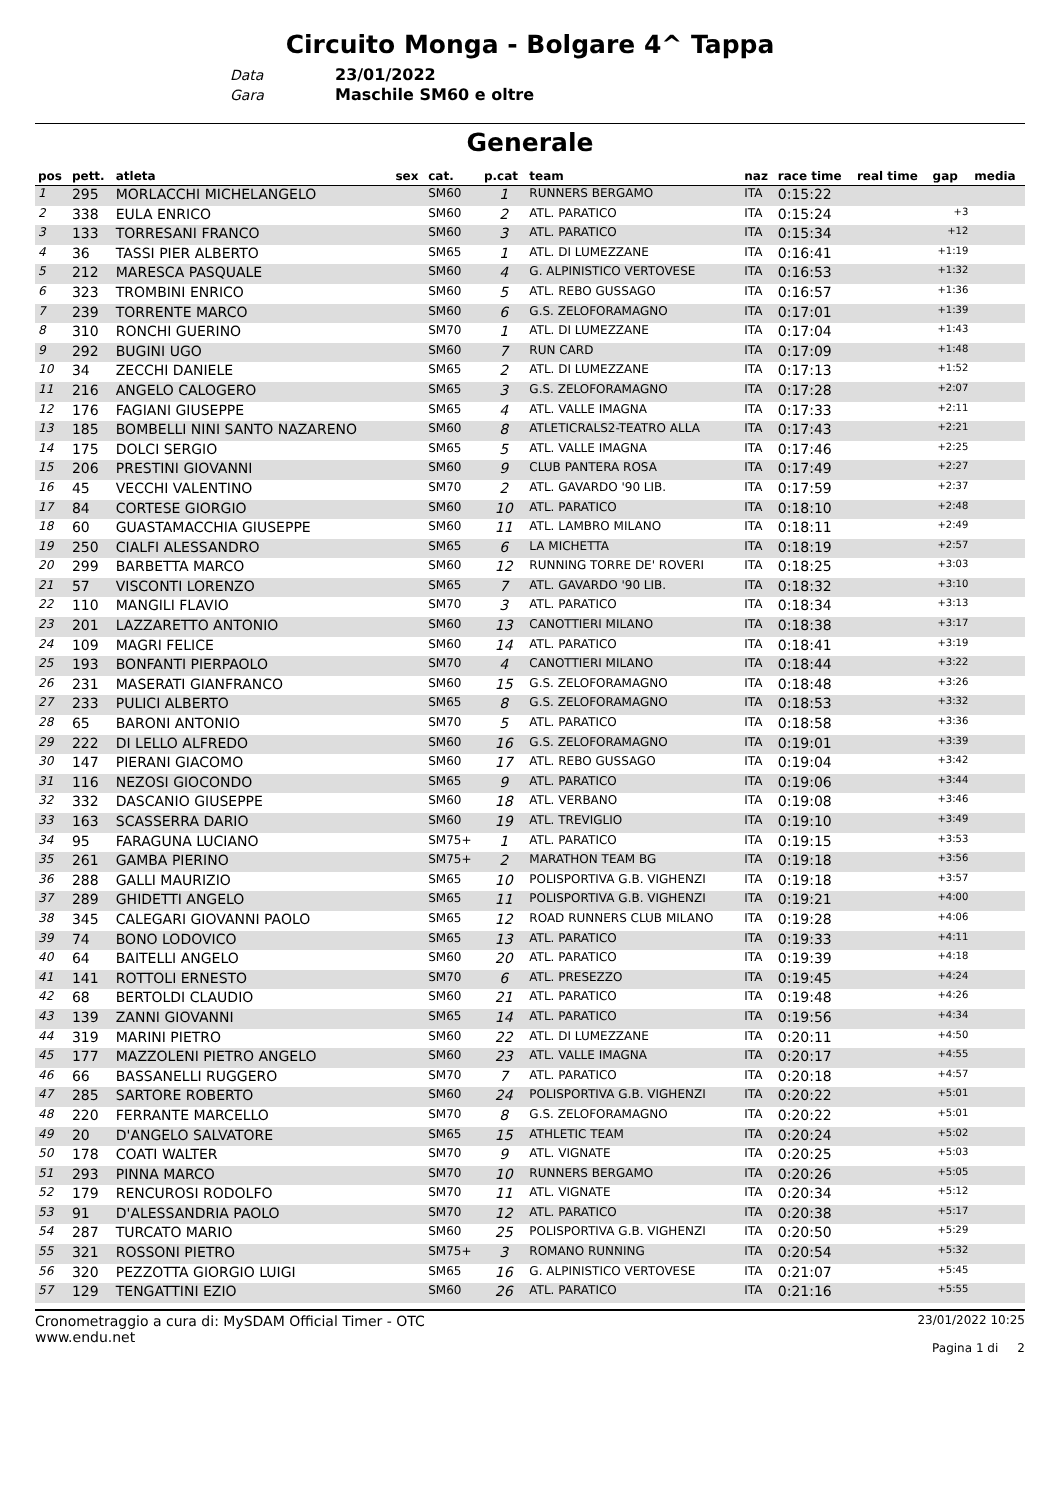Circuito Monga - Bolgare 4^ Tappa
Data 23/01/2022
Gara Maschile SM60 e oltre
Generale
| pos | pett. | atleta | sex | cat. | p.cat | team | naz | race time | real time | gap | media |
| --- | --- | --- | --- | --- | --- | --- | --- | --- | --- | --- | --- |
| 1 | 295 | MORLACCHI MICHELANGELO | | SM60 | 1 | RUNNERS BERGAMO | ITA | 0:15:22 | | | |
| 2 | 338 | EULA ENRICO | | SM60 | 2 | ATL. PARATICO | ITA | 0:15:24 | | +3 | |
| 3 | 133 | TORRESANI FRANCO | | SM60 | 3 | ATL. PARATICO | ITA | 0:15:34 | | +12 | |
| 4 | 36 | TASSI PIER ALBERTO | | SM65 | 1 | ATL. DI LUMEZZANE | ITA | 0:16:41 | | +1:19 | |
| 5 | 212 | MARESCA PASQUALE | | SM60 | 4 | G. ALPINISTICO VERTOVESE | ITA | 0:16:53 | | +1:32 | |
| 6 | 323 | TROMBINI ENRICO | | SM60 | 5 | ATL. REBO GUSSAGO | ITA | 0:16:57 | | +1:36 | |
| 7 | 239 | TORRENTE MARCO | | SM60 | 6 | G.S. ZELOFORAMAGNO | ITA | 0:17:01 | | +1:39 | |
| 8 | 310 | RONCHI GUERINO | | SM70 | 1 | ATL. DI LUMEZZANE | ITA | 0:17:04 | | +1:43 | |
| 9 | 292 | BUGINI UGO | | SM60 | 7 | RUN CARD | ITA | 0:17:09 | | +1:48 | |
| 10 | 34 | ZECCHI DANIELE | | SM65 | 2 | ATL. DI LUMEZZANE | ITA | 0:17:13 | | +1:52 | |
| 11 | 216 | ANGELO CALOGERO | | SM65 | 3 | G.S. ZELOFORAMAGNO | ITA | 0:17:28 | | +2:07 | |
| 12 | 176 | FAGIANI GIUSEPPE | | SM65 | 4 | ATL. VALLE IMAGNA | ITA | 0:17:33 | | +2:11 | |
| 13 | 185 | BOMBELLI NINI SANTO NAZARENO | | SM60 | 8 | ATLETICRALS2-TEATRO ALLA | ITA | 0:17:43 | | +2:21 | |
| 14 | 175 | DOLCI SERGIO | | SM65 | 5 | ATL. VALLE IMAGNA | ITA | 0:17:46 | | +2:25 | |
| 15 | 206 | PRESTINI GIOVANNI | | SM60 | 9 | CLUB PANTERA ROSA | ITA | 0:17:49 | | +2:27 | |
| 16 | 45 | VECCHI VALENTINO | | SM70 | 2 | ATL. GAVARDO '90 LIB. | ITA | 0:17:59 | | +2:37 | |
| 17 | 84 | CORTESE GIORGIO | | SM60 | 10 | ATL. PARATICO | ITA | 0:18:10 | | +2:48 | |
| 18 | 60 | GUASTAMACCHIA GIUSEPPE | | SM60 | 11 | ATL. LAMBRO MILANO | ITA | 0:18:11 | | +2:49 | |
| 19 | 250 | CIALFI ALESSANDRO | | SM65 | 6 | LA MICHETTA | ITA | 0:18:19 | | +2:57 | |
| 20 | 299 | BARBETTA MARCO | | SM60 | 12 | RUNNING TORRE DE' ROVERI | ITA | 0:18:25 | | +3:03 | |
| 21 | 57 | VISCONTI LORENZO | | SM65 | 7 | ATL. GAVARDO '90 LIB. | ITA | 0:18:32 | | +3:10 | |
| 22 | 110 | MANGILI FLAVIO | | SM70 | 3 | ATL. PARATICO | ITA | 0:18:34 | | +3:13 | |
| 23 | 201 | LAZZARETTO ANTONIO | | SM60 | 13 | CANOTTIERI MILANO | ITA | 0:18:38 | | +3:17 | |
| 24 | 109 | MAGRI FELICE | | SM60 | 14 | ATL. PARATICO | ITA | 0:18:41 | | +3:19 | |
| 25 | 193 | BONFANTI PIERPAOLO | | SM70 | 4 | CANOTTIERI MILANO | ITA | 0:18:44 | | +3:22 | |
| 26 | 231 | MASERATI GIANFRANCO | | SM60 | 15 | G.S. ZELOFORAMAGNO | ITA | 0:18:48 | | +3:26 | |
| 27 | 233 | PULICI ALBERTO | | SM65 | 8 | G.S. ZELOFORAMAGNO | ITA | 0:18:53 | | +3:32 | |
| 28 | 65 | BARONI ANTONIO | | SM70 | 5 | ATL. PARATICO | ITA | 0:18:58 | | +3:36 | |
| 29 | 222 | DI LELLO ALFREDO | | SM60 | 16 | G.S. ZELOFORAMAGNO | ITA | 0:19:01 | | +3:39 | |
| 30 | 147 | PIERANI GIACOMO | | SM60 | 17 | ATL. REBO GUSSAGO | ITA | 0:19:04 | | +3:42 | |
| 31 | 116 | NEZOSI GIOCONDO | | SM65 | 9 | ATL. PARATICO | ITA | 0:19:06 | | +3:44 | |
| 32 | 332 | DASCANIO GIUSEPPE | | SM60 | 18 | ATL. VERBANO | ITA | 0:19:08 | | +3:46 | |
| 33 | 163 | SCASSERRA DARIO | | SM60 | 19 | ATL. TREVIGLIO | ITA | 0:19:10 | | +3:49 | |
| 34 | 95 | FARAGUNA LUCIANO | | SM75+ | 1 | ATL. PARATICO | ITA | 0:19:15 | | +3:53 | |
| 35 | 261 | GAMBA PIERINO | | SM75+ | 2 | MARATHON TEAM BG | ITA | 0:19:18 | | +3:56 | |
| 36 | 288 | GALLI MAURIZIO | | SM65 | 10 | POLISPORTIVA G.B. VIGHENZI | ITA | 0:19:18 | | +3:57 | |
| 37 | 289 | GHIDETTI ANGELO | | SM65 | 11 | POLISPORTIVA G.B. VIGHENZI | ITA | 0:19:21 | | +4:00 | |
| 38 | 345 | CALEGARI GIOVANNI PAOLO | | SM65 | 12 | ROAD RUNNERS CLUB MILANO | ITA | 0:19:28 | | +4:06 | |
| 39 | 74 | BONO LODOVICO | | SM65 | 13 | ATL. PARATICO | ITA | 0:19:33 | | +4:11 | |
| 40 | 64 | BAITELLI ANGELO | | SM60 | 20 | ATL. PARATICO | ITA | 0:19:39 | | +4:18 | |
| 41 | 141 | ROTTOLI ERNESTO | | SM70 | 6 | ATL. PRESEZZO | ITA | 0:19:45 | | +4:24 | |
| 42 | 68 | BERTOLDI CLAUDIO | | SM60 | 21 | ATL. PARATICO | ITA | 0:19:48 | | +4:26 | |
| 43 | 139 | ZANNI GIOVANNI | | SM65 | 14 | ATL. PARATICO | ITA | 0:19:56 | | +4:34 | |
| 44 | 319 | MARINI PIETRO | | SM60 | 22 | ATL. DI LUMEZZANE | ITA | 0:20:11 | | +4:50 | |
| 45 | 177 | MAZZOLENI PIETRO ANGELO | | SM60 | 23 | ATL. VALLE IMAGNA | ITA | 0:20:17 | | +4:55 | |
| 46 | 66 | BASSANELLI RUGGERO | | SM70 | 7 | ATL. PARATICO | ITA | 0:20:18 | | +4:57 | |
| 47 | 285 | SARTORE ROBERTO | | SM60 | 24 | POLISPORTIVA G.B. VIGHENZI | ITA | 0:20:22 | | +5:01 | |
| 48 | 220 | FERRANTE MARCELLO | | SM70 | 8 | G.S. ZELOFORAMAGNO | ITA | 0:20:22 | | +5:01 | |
| 49 | 20 | D'ANGELO SALVATORE | | SM65 | 15 | ATHLETIC TEAM | ITA | 0:20:24 | | +5:02 | |
| 50 | 178 | COATI WALTER | | SM70 | 9 | ATL. VIGNATE | ITA | 0:20:25 | | +5:03 | |
| 51 | 293 | PINNA MARCO | | SM70 | 10 | RUNNERS BERGAMO | ITA | 0:20:26 | | +5:05 | |
| 52 | 179 | RENCUROSI RODOLFO | | SM70 | 11 | ATL. VIGNATE | ITA | 0:20:34 | | +5:12 | |
| 53 | 91 | D'ALESSANDRIA PAOLO | | SM70 | 12 | ATL. PARATICO | ITA | 0:20:38 | | +5:17 | |
| 54 | 287 | TURCATO MARIO | | SM60 | 25 | POLISPORTIVA G.B. VIGHENZI | ITA | 0:20:50 | | +5:29 | |
| 55 | 321 | ROSSONI PIETRO | | SM75+ | 3 | ROMANO RUNNING | ITA | 0:20:54 | | +5:32 | |
| 56 | 320 | PEZZOTTA GIORGIO LUIGI | | SM65 | 16 | G. ALPINISTICO VERTOVESE | ITA | 0:21:07 | | +5:45 | |
| 57 | 129 | TENGATTINI EZIO | | SM60 | 26 | ATL. PARATICO | ITA | 0:21:16 | | +5:55 | |
Cronometraggio a cura di: MySDAM Official Timer - OTC
www.endu.net
23/01/2022 10:25
Pagina 1 di 2